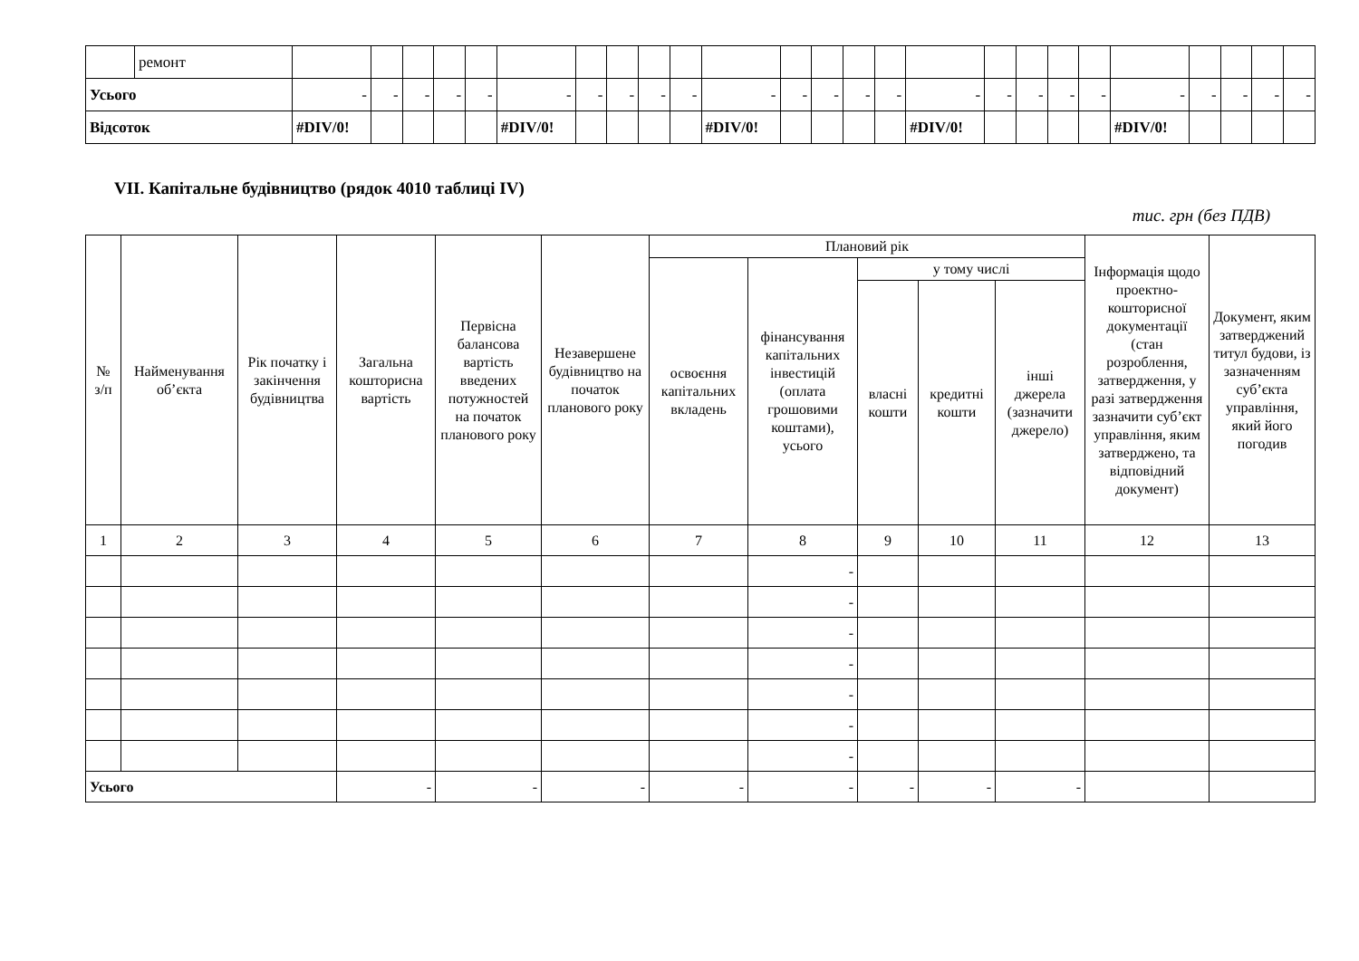| | ремонт | | | | | | | | | | | | | | | | | | | | | | | | | |
| Усього | | - | - | - | - | - | - | - | - | - | - | - | - | - | - | - | - | - | - | - | - | - | - | - | - | - |
| Відсоток | | #DIV/0! | | | | | #DIV/0! | | | | | #DIV/0! | | | | | #DIV/0! | | | | | #DIV/0! | | | | |
VII. Капітальне будівництво (рядок 4010 таблиці IV)
тис. грн (без ПДВ)
| № з/п | Найменування об’єкта | Рік початку і закінчення будівництва | Загальна кошторисна вартість | Первісна балансова вартість введених потужностей на початок планового року | Незавершене будівництво на початок планового року | Плановий рік | | | | | Інформація щодо проектно-кошторисної документації (стан розроблення, затвердження, у разі затвердження зазначити суб’єкт управління, яким затверджено, та відповідний документ) | Документ, яким затверджений титул будови, із зазначенням суб’єкта управління, який його погодив |
| --- | --- | --- | --- | --- | --- | --- | --- | --- | --- | --- | --- | --- |
| | | | | | | освоєння капітальних вкладень | фінансування капітальних інвестицій (оплата грошовими коштами), усього | у тому числі | | | | |
| | | | | | | | | власні кошти | кредитні кошти | інші джерела (зазначити джерело) | | |
| 1 | 2 | 3 | 4 | 5 | 6 | 7 | 8 | 9 | 10 | 11 | 12 | 13 |
| | | | | | | | - | | | | | |
| | | | | | | | - | | | | | |
| | | | | | | | - | | | | | |
| | | | | | | | - | | | | | |
| | | | | | | | - | | | | | |
| | | | | | | | - | | | | | |
| | | | | | | | - | | | | | |
| Усього | | | - | - | - | - | - | - | - | - | | |